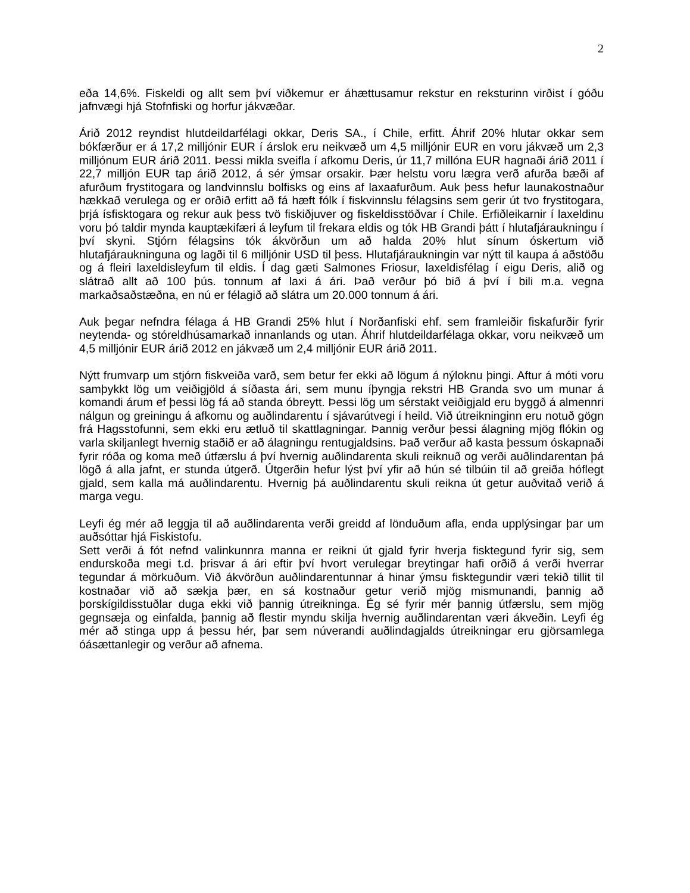2
eða 14,6%. Fiskeldi og allt sem því viðkemur er áhættusamur rekstur en reksturinn virðist í góðu jafnvægi hjá Stofnfiski og horfur jákvæðar.
Árið 2012 reyndist hlutdeildarfélagi okkar, Deris SA., í Chile, erfitt. Áhrif 20% hlutar okkar sem bókfærður er á 17,2 milljónir EUR í árslok eru neikvæð um 4,5 milljónir EUR en voru jákvæð um 2,3 milljónum EUR árið 2011. Þessi mikla sveifla í afkomu Deris, úr 11,7 millóna EUR hagnaði árið 2011 í 22,7 milljón EUR tap árið 2012, á sér ýmsar orsakir. Þær helstu voru lægra verð afurða bæði af afurðum frystitogara og landvinnslu bolfisks og eins af laxaafurðum. Auk þess hefur launakostnaður hækkað verulega og er orðið erfitt að fá hæft fólk í fiskvinnslu félagsins sem gerir út tvo frystitogara, þrjá ísfisktogara og rekur auk þess tvö fiskiðjuver og fiskeldisstöðvar í Chile. Erfiðleikarnir í laxeldinu voru þó taldir mynda kauptækifæri á leyfum til frekara eldis og tók HB Grandi þátt í hlutafjáraukningu í því skyni. Stjórn félagsins tók ákvörðun um að halda 20% hlut sínum óskertum við hlutafjáraukninguna og lagði til 6 milljónir USD til þess. Hlutafjáraukningin var nýtt til kaupa á aðstöðu og á fleiri laxeldisleyfum til eldis. Í dag gæti Salmones Friosur, laxeldisfélag í eigu Deris, alið og slátrað allt að 100 þús. tonnum af laxi á ári. Það verður þó bið á því í bili m.a. vegna markaðsaðstæðna, en nú er félagið að slátra um 20.000 tonnum á ári.
Auk þegar nefndra félaga á HB Grandi 25% hlut í Norðanfiski ehf. sem framleiðir fiskafurðir fyrir neytenda- og stóreldhúsamarkað innanlands og utan. Áhrif hlutdeildarfélaga okkar, voru neikvæð um 4,5 milljónir EUR árið 2012 en jákvæð um 2,4 milljónir EUR árið 2011.
Nýtt frumvarp um stjórn fiskveiða varð, sem betur fer ekki að lögum á nýloknu þingi. Aftur á móti voru samþykkt lög um veiðigjöld á síðasta ári, sem munu íþyngja rekstri HB Granda svo um munar á komandi árum ef þessi lög fá að standa óbreytt. Þessi lög um sérstakt veiðigjald eru byggð á almennri nálgun og greiningu á afkomu og auðlindarentu í sjávarútvegi í heild. Við útreikninginn eru notuð gögn frá Hagsstofunni, sem ekki eru ætluð til skattlagningar. Þannig verður þessi álagning mjög flókin og varla skiljanlegt hvernig staðið er að álagningu rentugjaldsins. Það verður að kasta þessum óskapnaði fyrir róða og koma með útfærslu á því hvernig auðlindarenta skuli reiknuð og verði auðlindarentan þá lögð á alla jafnt, er stunda útgerð. Útgerðin hefur lýst því yfir að hún sé tilbúin til að greiða hóflegt gjald, sem kalla má auðlindarentu. Hvernig þá auðlindarentu skuli reikna út getur auðvitað verið á marga vegu.
Leyfi ég mér að leggja til að auðlindarenta verði greidd af lönduðum afla, enda upplýsingar þar um auðsóttar hjá Fiskistofu.
Sett verði á fót nefnd valinkunnra manna er reikni út gjald fyrir hverja fisktegund fyrir sig, sem endurskoða megi t.d. þrisvar á ári eftir því hvort verulegar breytingar hafi orðið á verði hverrar tegundar á mörkuðum. Við ákvörðun auðlindarentunnar á hinar ýmsu fisktegundir væri tekið tillit til kostnaðar við að sækja þær, en sá kostnaður getur verið mjög mismunandi, þannig að þorskígildisstuðlar duga ekki við þannig útreikninga. Ég sé fyrir mér þannig útfærslu, sem mjög gegnsæja og einfalda, þannig að flestir myndu skilja hvernig auðlindarentan væri ákveðin. Leyfi ég mér að stinga upp á þessu hér, þar sem núverandi auðlindagjalds útreikningar eru gjörsamlega óásættanlegir og verður að afnema.